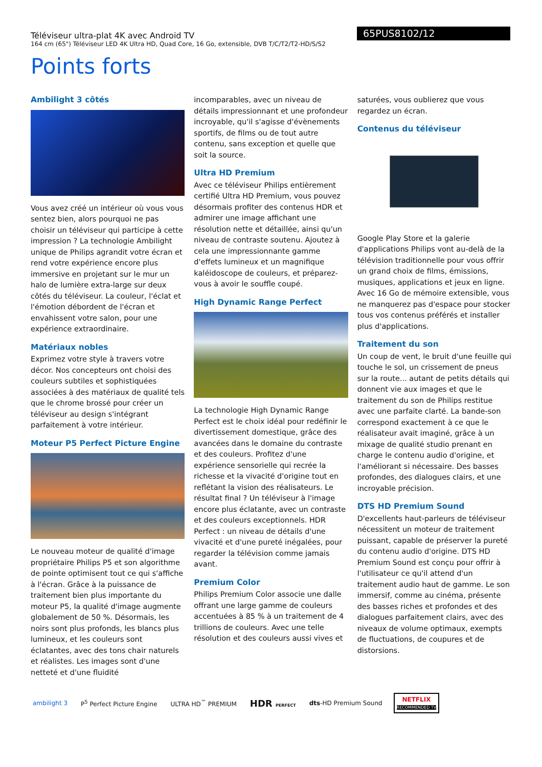Téléviseur ultra-plat 4K avec Android TV
164 cm (65") Téléviseur LED 4K Ultra HD, Quad Core, 16 Go, extensible, DVB T/C/T2/T2-HD/S/S2
65PUS8102/12
Points forts
Ambilight 3 côtés
Vous avez créé un intérieur où vous vous sentez bien, alors pourquoi ne pas choisir un téléviseur qui participe à cette impression ? La technologie Ambilight unique de Philips agrandit votre écran et rend votre expérience encore plus immersive en projetant sur le mur un halo de lumière extra-large sur deux côtés du téléviseur. La couleur, l'éclat et l'émotion débordent de l'écran et envahissent votre salon, pour une expérience extraordinaire.
Matériaux nobles
Exprimez votre style à travers votre décor. Nos concepteurs ont choisi des couleurs subtiles et sophistiquées associées à des matériaux de qualité tels que le chrome brossé pour créer un téléviseur au design s'intégrant parfaitement à votre intérieur.
Moteur P5 Perfect Picture Engine
Le nouveau moteur de qualité d'image propriétaire Philips P5 et son algorithme de pointe optimisent tout ce qui s'affiche à l'écran. Grâce à la puissance de traitement bien plus importante du moteur P5, la qualité d'image augmente globalement de 50 %. Désormais, les noirs sont plus profonds, les blancs plus lumineux, et les couleurs sont éclatantes, avec des tons chair naturels et réalistes. Les images sont d'une netteté et d'une fluidité
incomparables, avec un niveau de détails impressionnant et une profondeur incroyable, qu'il s'agisse d'évènements sportifs, de films ou de tout autre contenu, sans exception et quelle que soit la source.
Ultra HD Premium
Avec ce téléviseur Philips entièrement certifié Ultra HD Premium, vous pouvez désormais profiter des contenus HDR et admirer une image affichant une résolution nette et détaillée, ainsi qu'un niveau de contraste soutenu. Ajoutez à cela une impressionnante gamme d'effets lumineux et un magnifique kaléidoscope de couleurs, et préparez-vous à avoir le souffle coupé.
High Dynamic Range Perfect
La technologie High Dynamic Range Perfect est le choix idéal pour redéfinir le divertissement domestique, grâce des avancées dans le domaine du contraste et des couleurs. Profitez d'une expérience sensorielle qui recrée la richesse et la vivacité d'origine tout en reflétant la vision des réalisateurs. Le résultat final ? Un téléviseur à l'image encore plus éclatante, avec un contraste et des couleurs exceptionnels. HDR Perfect : un niveau de détails d'une vivacité et d'une pureté inégalées, pour regarder la télévision comme jamais avant.
Premium Color
Philips Premium Color associe une dalle offrant une large gamme de couleurs accentuées à 85 % à un traitement de 4 trillions de couleurs. Avec une telle résolution et des couleurs aussi vives et
saturées, vous oublierez que vous regardez un écran.
Contenus du téléviseur
Google Play Store et la galerie d'applications Philips vont au-delà de la télévision traditionnelle pour vous offrir un grand choix de films, émissions, musiques, applications et jeux en ligne. Avec 16 Go de mémoire extensible, vous ne manquerez pas d'espace pour stocker tous vos contenus préférés et installer plus d'applications.
Traitement du son
Un coup de vent, le bruit d'une feuille qui touche le sol, un crissement de pneus sur la route... autant de petits détails qui donnent vie aux images et que le traitement du son de Philips restitue avec une parfaite clarté. La bande-son correspond exactement à ce que le réalisateur avait imaginé, grâce à un mixage de qualité studio prenant en charge le contenu audio d'origine, et l'améliorant si nécessaire. Des basses profondes, des dialogues clairs, et une incroyable précision.
DTS HD Premium Sound
D'excellents haut-parleurs de téléviseur nécessitent un moteur de traitement puissant, capable de préserver la pureté du contenu audio d'origine. DTS HD Premium Sound est conçu pour offrir à l'utilisateur ce qu'il attend d'un traitement audio haut de gamme. Le son immersif, comme au cinéma, présente des basses riches et profondes et des dialogues parfaitement clairs, avec des niveaux de volume optimaux, exempts de fluctuations, de coupures et de distorsions.
ambilight 3 P<sup>5</sup> Perfect Picture Engine ULTRA HD<sup>™</sup> PREMIUM
HDR PERFECT
dts-HD Premium Sound
NETFLIX
RECOMMENDED TV